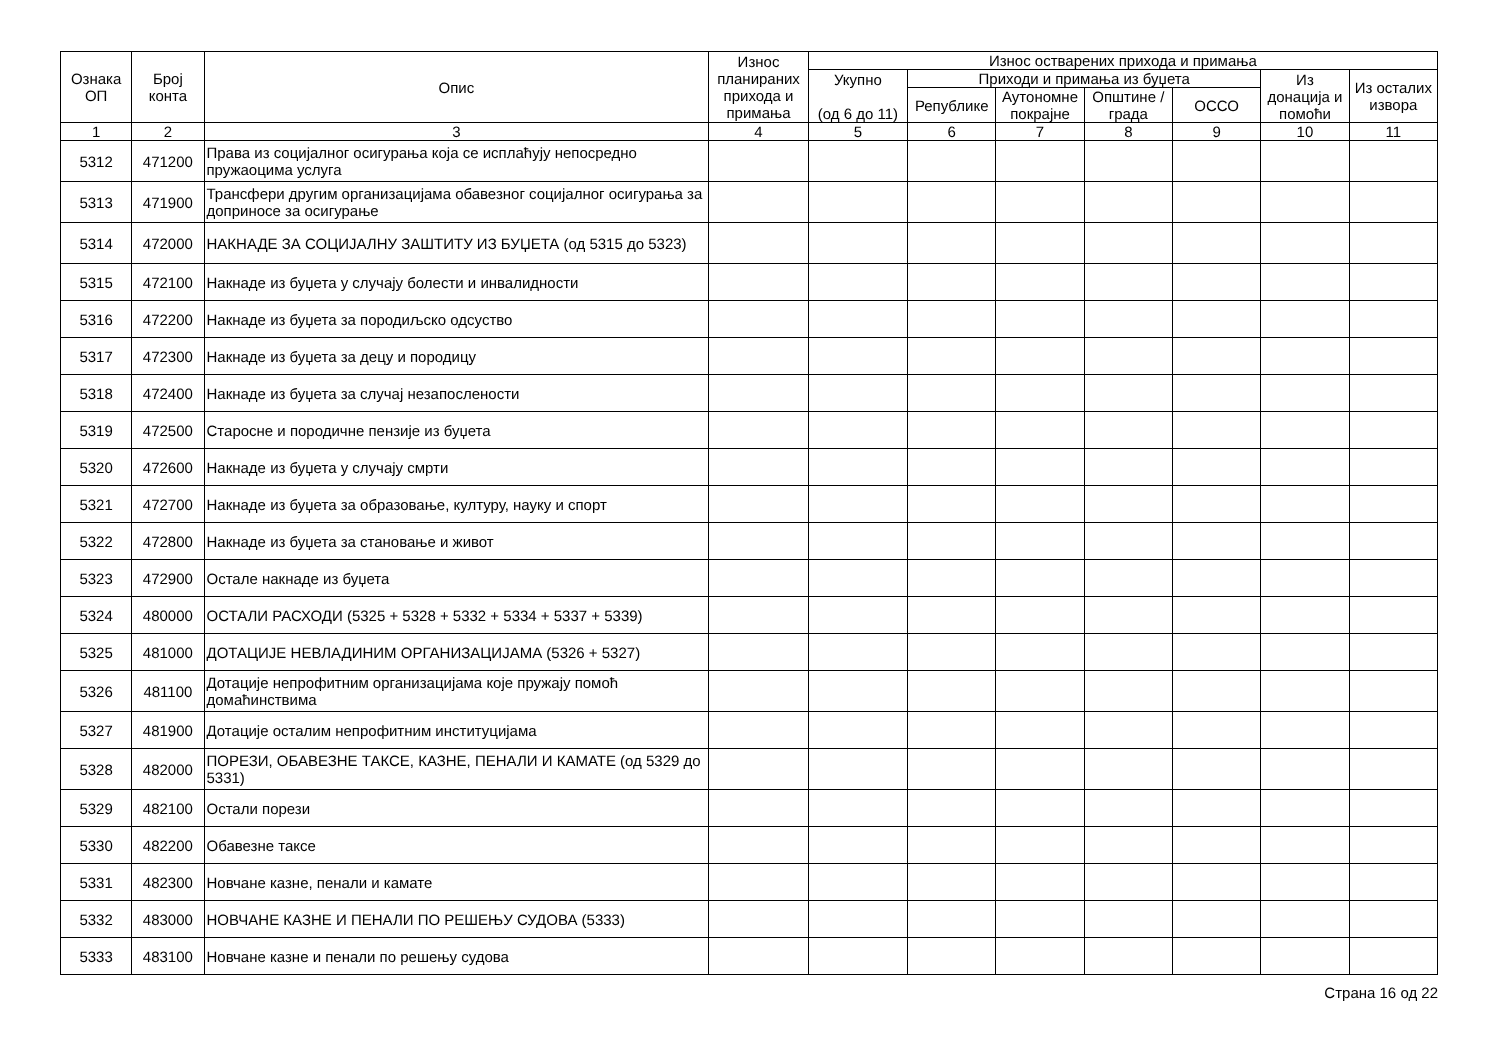| Ознака ОП | Број конта | Опис | Износ планираних прихода и примања | Износ остварених прихода и примања | | | | | | |
| --- | --- | --- | --- | --- | --- | --- | --- | --- | --- | --- |
| | | | | Укупно (од 6 до 11) | Приходи и примања из буџета | | | | Из донација и помоћи | Из осталих извора |
| | | | | | Републике | Аутономне покрајне | Општине / града | ОССО | | |
| 1 | 2 | 3 | 4 | 5 | 6 | 7 | 8 | 9 | 10 | 11 |
| 5312 | 471200 | Права из социјалног осигурања која се исплаћују непосредно пружаоцима услуга | | | | | | | | |
| 5313 | 471900 | Трансфери другим организацијама обавезног социјалног осигурања за доприносе за осигурање | | | | | | | | |
| 5314 | 472000 | НАКНАДЕ ЗА СОЦИЈАЛНУ ЗАШТИТУ ИЗ БУЏЕТА (од 5315 до 5323) | | | | | | | | |
| 5315 | 472100 | Накнаде из буџета у случају болести и инвалидности | | | | | | | | |
| 5316 | 472200 | Накнаде из буџета за породиљско одсуство | | | | | | | | |
| 5317 | 472300 | Накнаде из буџета за децу и породицу | | | | | | | | |
| 5318 | 472400 | Накнаде из буџета за случај незапослености | | | | | | | | |
| 5319 | 472500 | Старосне и породичне пензије из буџета | | | | | | | | |
| 5320 | 472600 | Накнаде из буџета у случају смрти | | | | | | | | |
| 5321 | 472700 | Накнаде из буџета за образовање, културу, науку и спорт | | | | | | | | |
| 5322 | 472800 | Накнаде из буџета за становање и живот | | | | | | | | |
| 5323 | 472900 | Остале накнаде из буџета | | | | | | | | |
| 5324 | 480000 | ОСТАЛИ РАСХОДИ (5325 + 5328 + 5332 + 5334 + 5337 + 5339) | | | | | | | | |
| 5325 | 481000 | ДОТАЦИЈЕ НЕВЛАДИНИМ ОРГАНИЗАЦИЈАМА (5326 + 5327) | | | | | | | | |
| 5326 | 481100 | Дотације непрофитним организацијама које пружају помоћ домаћинствима | | | | | | | | |
| 5327 | 481900 | Дотације осталим непрофитним институцијама | | | | | | | | |
| 5328 | 482000 | ПОРЕЗИ, ОБАВЕЗНЕ ТАКСЕ, КАЗНЕ, ПЕНАЛИ И КАМАТЕ (од 5329 до 5331) | | | | | | | | |
| 5329 | 482100 | Остали порези | | | | | | | | |
| 5330 | 482200 | Обавезне таксе | | | | | | | | |
| 5331 | 482300 | Новчане казне, пенали и камате | | | | | | | | |
| 5332 | 483000 | НОВЧАНЕ КАЗНЕ И ПЕНАЛИ ПО РЕШЕЊУ СУДОВА (5333) | | | | | | | | |
| 5333 | 483100 | Новчане казне и пенали по решењу судова | | | | | | | | |
Страна 16 од 22